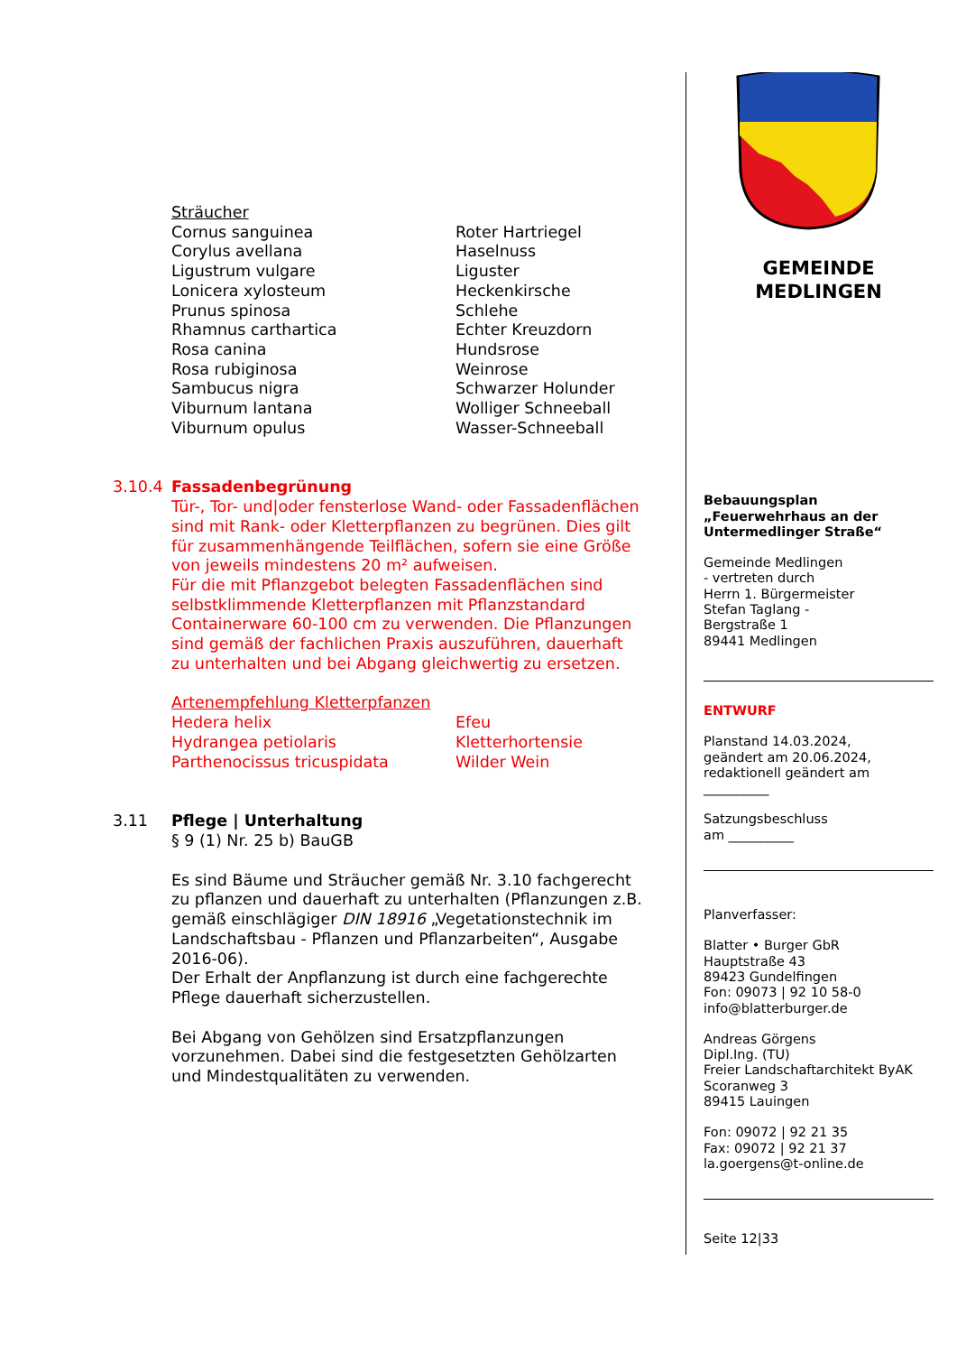Sträucher
| Cornus sanguinea | Roter Hartriegel |
| Corylus avellana | Haselnuss |
| Ligustrum vulgare | Liguster |
| Lonicera xylosteum | Heckenkirsche |
| Prunus spinosa | Schlehe |
| Rhamnus carthartica | Echter Kreuzdorn |
| Rosa canina | Hundsrose |
| Rosa rubiginosa | Weinrose |
| Sambucus nigra | Schwarzer Holunder |
| Viburnum lantana | Wolliger Schneeball |
| Viburnum opulus | Wasser-Schneeball |
3.10.4 Fassadenbegrünung
Tür-, Tor- und|oder fensterlose Wand- oder Fassaden­flächen sind mit Rank- oder Kletterpflanzen zu begrünen. Dies gilt für zusammenhängende Teilflächen, sofern sie eine Größe von jeweils mindestens 20 m² aufweisen.
Für die mit Pflanzgebot belegten Fassadenflächen sind selbstklimmende Kletterpflanzen mit Pflanzstandard Containerware 60-100 cm zu verwenden. Die Pflanz­ungen sind gemäß der fachlichen Praxis auszuführen, dauerhaft zu unterhalten und bei Abgang gleichwertig zu ersetzen.
Artenempfehlung Kletterpfanzen
| Hedera helix | Efeu |
| Hydrangea petiolaris | Kletterhortensie |
| Parthenocissus tricuspidata | Wilder Wein |
3.11 Pflege | Unterhaltung
§ 9 (1) Nr. 25 b) BauGB
Es sind Bäume und Sträucher gemäß Nr. 3.10 fachgerecht zu pflanzen und dauerhaft zu unterhalten (Pflanzungen z.B. gemäß einschlägiger DIN 18916 „Vegetationstechnik im Landschaftsbau - Pflanzen und Pflanzarbeiten“, Ausgabe 2016-06).
Der Erhalt der Anpflanzung ist durch eine fachgerechte Pflege dauerhaft sicherzustellen.
Bei Abgang von Gehölzen sind Ersatzpflanzungen vorzunehmen. Dabei sind die festgesetzten Gehölzarten und Mindestqualitäten zu verwenden.
GEMEINDE
MEDLINGEN
Bebauungsplan
„Feuerwehrhaus an der Untermedlinger Straße“
Gemeinde Medlingen
- vertreten durch
Herrn 1. Bürgermeister
Stefan Taglang -
Bergstraße 1
89441 Medlingen
ENTWURF
Planstand 14.03.2024,
geändert am 20.06.2024,
redaktionell geändert am
__________
Satzungsbeschluss
am __________
Planverfasser:
Blatter • Burger GbR
Hauptstraße 43
89423 Gundelfingen
Fon: 09073 | 92 10 58-0
info@blatterburger.de
Andreas Görgens
Dipl.Ing. (TU)
Freier Landschaftarchitekt ByAK
Scoranweg 3
89415 Lauingen
Fon: 09072 | 92 21 35
Fax: 09072 | 92 21 37
la.goergens@t-online.de
Seite 12|33